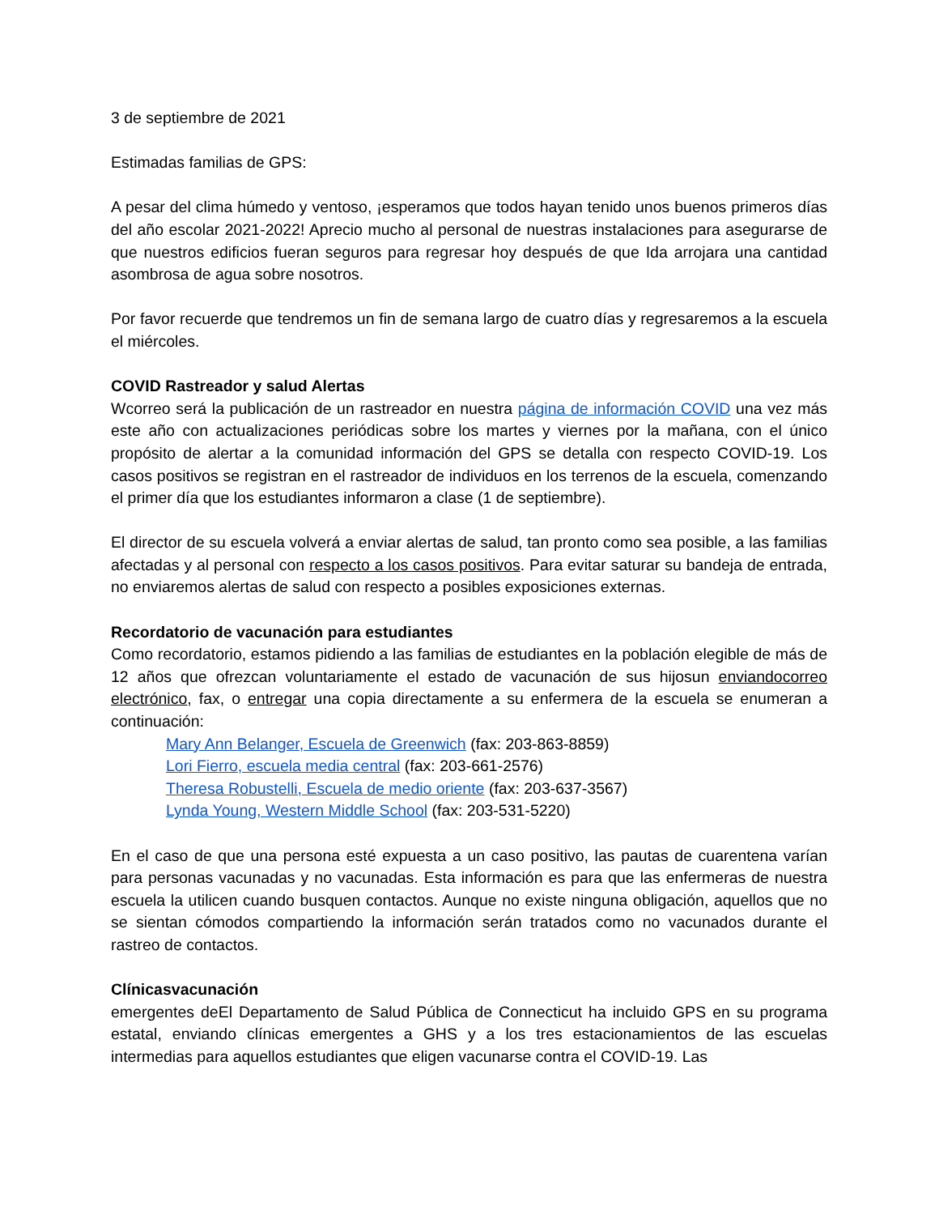3 de septiembre de 2021
Estimadas familias de GPS:
A pesar del clima húmedo y ventoso, ¡esperamos que todos hayan tenido unos buenos primeros días del año escolar 2021-2022! Aprecio mucho al personal de nuestras instalaciones para asegurarse de que nuestros edificios fueran seguros para regresar hoy después de que Ida arrojara una cantidad asombrosa de agua sobre nosotros.
Por favor recuerde que tendremos un fin de semana largo de cuatro días y regresaremos a la escuela el miércoles.
COVID Rastreador y salud Alertas
Wcorreo será la publicación de un rastreador en nuestra página de información COVID una vez más este año con actualizaciones periódicas sobre los martes y viernes por la mañana, con el único propósito de alertar a la comunidad información del GPS se detalla con respecto COVID-19. Los casos positivos se registran en el rastreador de individuos en los terrenos de la escuela, comenzando el primer día que los estudiantes informaron a clase (1 de septiembre).
El director de su escuela volverá a enviar alertas de salud, tan pronto como sea posible, a las familias afectadas y al personal con respecto a los casos positivos. Para evitar saturar su bandeja de entrada, no enviaremos alertas de salud con respecto a posibles exposiciones externas.
Recordatorio de vacunación para estudiantes
Como recordatorio, estamos pidiendo a las familias de estudiantes en la población elegible de más de 12 años que ofrezcan voluntariamente el estado de vacunación de sus hijosun enviandocorreo electrónico, fax, o entregar una copia directamente a su enfermera de la escuela se enumeran a continuación:
Mary Ann Belanger, Escuela de Greenwich (fax: 203-863-8859)
Lori Fierro, escuela media central (fax: 203-661-2576)
Theresa Robustelli, Escuela de medio oriente (fax: 203-637-3567)
Lynda Young, Western Middle School (fax: 203-531-5220)
En el caso de que una persona esté expuesta a un caso positivo, las pautas de cuarentena varían para personas vacunadas y no vacunadas. Esta información es para que las enfermeras de nuestra escuela la utilicen cuando busquen contactos. Aunque no existe ninguna obligación, aquellos que no se sientan cómodos compartiendo la información serán tratados como no vacunados durante el rastreo de contactos.
Clínicasvacunación
emergentes deEl Departamento de Salud Pública de Connecticut ha incluido GPS en su programa estatal, enviando clínicas emergentes a GHS y a los tres estacionamientos de las escuelas intermedias para aquellos estudiantes que eligen vacunarse contra el COVID-19. Las